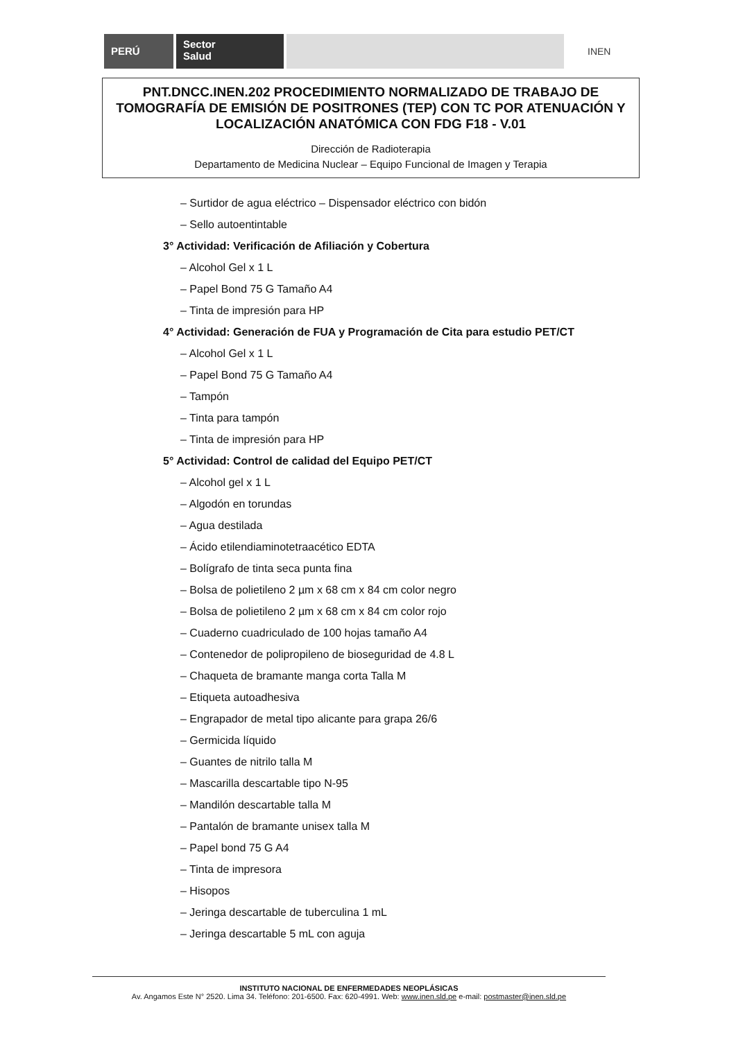PERÚ
Sector
Salud
INEN
PNT.DNCC.INEN.202 PROCEDIMIENTO NORMALIZADO DE TRABAJO DE TOMOGRAFÍA DE EMISIÓN DE POSITRONES (TEP) CON TC POR ATENUACIÓN Y LOCALIZACIÓN ANATÓMICA CON FDG F18 - V.01
Dirección de Radioterapia
Departamento de Medicina Nuclear – Equipo Funcional de Imagen y Terapia
– Surtidor de agua eléctrico – Dispensador eléctrico con bidón
– Sello autoentintable
3° Actividad: Verificación de Afiliación y Cobertura
– Alcohol Gel x 1 L
– Papel Bond 75 G Tamaño A4
– Tinta de impresión para HP
4° Actividad: Generación de FUA y Programación de Cita para estudio PET/CT
– Alcohol Gel x 1 L
– Papel Bond 75 G Tamaño A4
– Tampón
– Tinta para tampón
– Tinta de impresión para HP
5° Actividad: Control de calidad del Equipo PET/CT
– Alcohol gel x 1 L
– Algodón en torundas
– Agua destilada
– Ácido etilendiaminotetraacético EDTA
– Bolígrafo de tinta seca punta fina
– Bolsa de polietileno 2 µm x 68 cm x 84 cm color negro
– Bolsa de polietileno 2 µm x 68 cm x 84 cm color rojo
– Cuaderno cuadriculado de 100 hojas tamaño A4
– Contenedor de polipropileno de bioseguridad de 4.8 L
– Chaqueta de bramante manga corta Talla M
– Etiqueta autoadhesiva
– Engrapador de metal tipo alicante para grapa 26/6
– Germicida líquido
– Guantes de nitrilo talla M
– Mascarilla descartable tipo N-95
– Mandilón descartable talla M
– Pantalón de bramante unisex talla M
– Papel bond 75 G A4
– Tinta de impresora
– Hisopos
– Jeringa descartable de tuberculina 1 mL
– Jeringa descartable 5 mL con aguja
INSTITUTO NACIONAL DE ENFERMEDADES NEOPLÁSICAS
Av. Angamos Este N° 2520. Lima 34. Teléfono: 201-6500. Fax: 620-4991. Web: www.inen.sld.pe e-mail: postmaster@inen.sld.pe